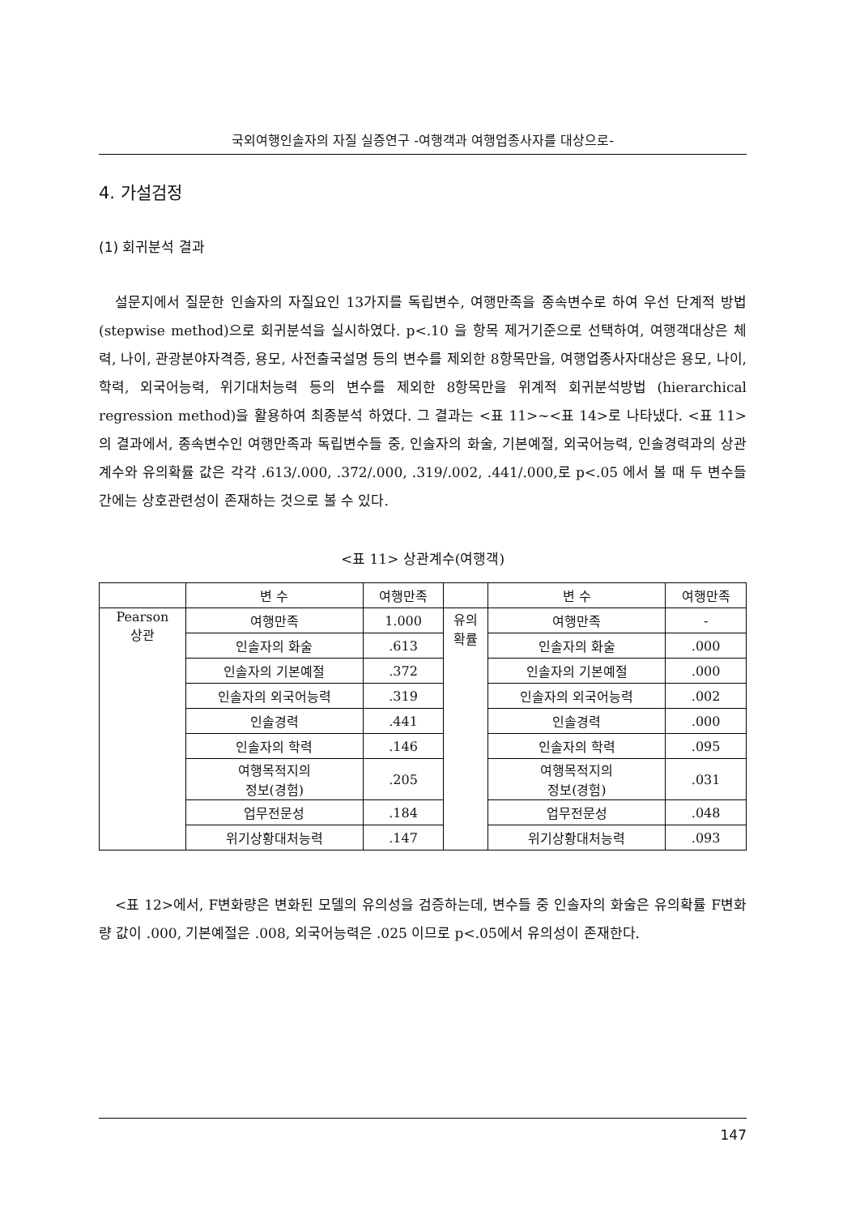국외여행인솔자의 자질 실증연구 -여행객과 여행업종사자를 대상으로-
4. 가설검정
(1) 회귀분석 결과
설문지에서 질문한 인솔자의 자질요인 13가지를 독립변수, 여행만족을 종속변수로 하여 우선 단계적 방법(stepwise method)으로 회귀분석을 실시하였다. p<.10 을 항목 제거기준으로 선택하여, 여행객대상은 체력, 나이, 관광분야자격증, 용모, 사전출국설명 등의 변수를 제외한 8항목만을, 여행업종사자대상은 용모, 나이, 학력, 외국어능력, 위기대처능력 등의 변수를 제외한 8항목만을 위계적 회귀분석방법 (hierarchical regression method)을 활용하여 최종분석 하였다. 그 결과는 <표 11>~<표 14>로 나타냈다. <표 11>의 결과에서, 종속변수인 여행만족과 독립변수들 중, 인솔자의 화술, 기본예절, 외국어능력, 인솔경력과의 상관계수와 유의확률 값은 각각 .613/.000, .372/.000, .319/.002, .441/.000,로 p<.05 에서 볼 때 두 변수들 간에는 상호관련성이 존재하는 것으로 볼 수 있다.
<표 11> 상관계수(여행객)
| | 변 수 | 여행만족 | | 변 수 | 여행만족 |
| --- | --- | --- | --- | --- | --- |
| Pearson 상관 | 여행만족 | 1.000 | 유의 확률 | 여행만족 | - |
| | 인솔자의 화술 | .613 | | 인솔자의 화술 | .000 |
| | 인솔자의 기본예절 | .372 | | 인솔자의 기본예절 | .000 |
| | 인솔자의 외국어능력 | .319 | | 인솔자의 외국어능력 | .002 |
| | 인솔경력 | .441 | | 인솔경력 | .000 |
| | 인솔자의 학력 | .146 | | 인솔자의 학력 | .095 |
| | 여행목적지의 정보(경험) | .205 | | 여행목적지의 정보(경험) | .031 |
| | 업무전문성 | .184 | | 업무전문성 | .048 |
| | 위기상황대처능력 | .147 | | 위기상황대처능력 | .093 |
<표 12>에서, F변화량은 변화된 모델의 유의성을 검증하는데, 변수들 중 인솔자의 화술은 유의확률 F변화량 값이 .000, 기본예절은 .008, 외국어능력은 .025 이므로 p<.05에서 유의성이 존재한다.
147